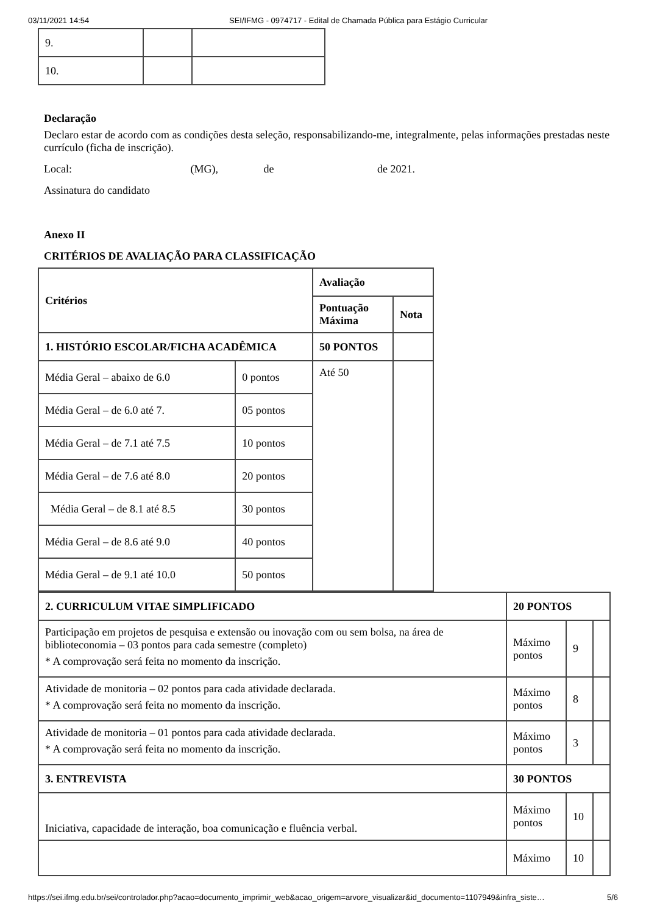03/11/2021 14:54 SEI/IFMG - 0974717 - Edital de Chamada Pública para Estágio Curricular
| 9. | | |
| 10. | | |
Declaração
Declaro estar de acordo com as condições desta seleção, responsabilizando-me, integralmente, pelas informações prestadas neste currículo (ficha de inscrição).
Local: (MG), de de 2021.
Assinatura do candidato
Anexo II
CRITÉRIOS DE AVALIAÇÃO PARA CLASSIFICAÇÃO
| Critérios | | Avaliação | |
| --- | --- | --- | --- |
| | | Pontuação Máxima | Nota |
| 1. HISTÓRIO ESCOLAR/FICHA ACADÊMICA | | 50 PONTOS | |
| Média Geral – abaixo de 6.0 | 0 pontos | Até 50 | |
| Média Geral – de 6.0 até 7. | 05 pontos | | |
| Média Geral – de 7.1 até 7.5 | 10 pontos | | |
| Média Geral – de 7.6 até 8.0 | 20 pontos | | |
| Média Geral – de 8.1 até 8.5 | 30 pontos | | |
| Média Geral – de 8.6 até 9.0 | 40 pontos | | |
| Média Geral – de 9.1 até 10.0 | 50 pontos | | |
| 2. CURRICULUM VITAE SIMPLIFICADO | 20 PONTOS | | |
| --- | --- | --- | --- |
| Participação em projetos de pesquisa e extensão ou inovação com ou sem bolsa, na área de biblioteconomia – 03 pontos para cada semestre (completo) * A comprovação será feita no momento da inscrição. | Máximo pontos | 9 | |
| Atividade de monitoria – 02 pontos para cada atividade declarada. * A comprovação será feita no momento da inscrição. | Máximo pontos | 8 | |
| Atividade de monitoria – 01 pontos para cada atividade declarada. * A comprovação será feita no momento da inscrição. | Máximo pontos | 3 | |
| 3. ENTREVISTA | 30 PONTOS | | |
| Iniciativa, capacidade de interação, boa comunicação e fluência verbal. | Máximo pontos | 10 | |
| | Máximo | 10 | |
https://sei.ifmg.edu.br/sei/controlador.php?acao=documento_imprimir_web&acao_origem=arvore_visualizar&id_documento=1107949&infra_siste… 5/6